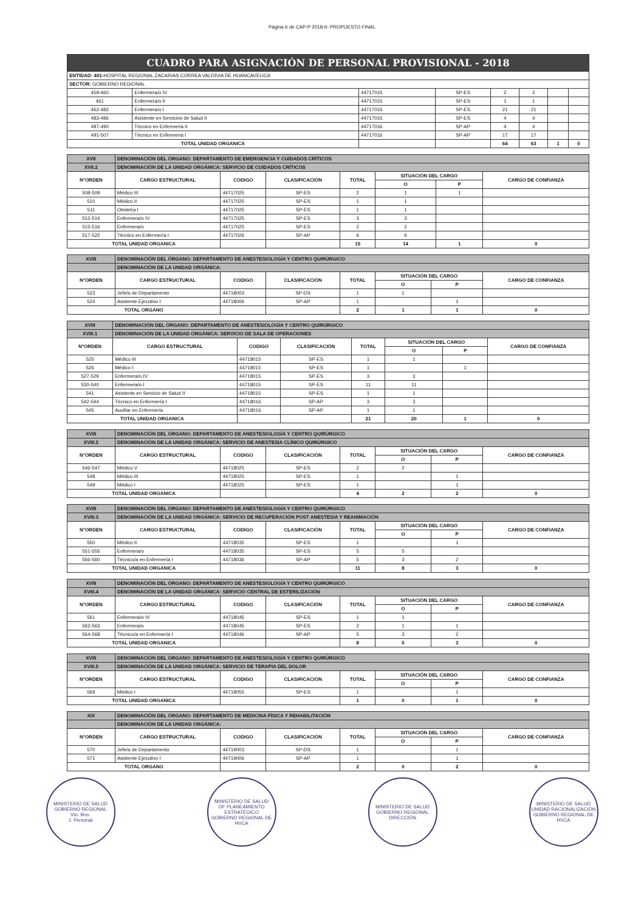Página 6 de CAP-P 2018-II- PROPUESTO FINAL
| CUADRO PARA ASIGNACIÓN DE PERSONAL PROVISIONAL - 2018 | | | | | | | |
| ENTIDAD: 401- HOSPITAL REGIONAL ZACARIAS CORREA VALDIVIA DE HUANCAVELICA | | | | | | | |
| SECTOR: GOBIERNO REGIONAL | | | | | | | |
| 459-460 | Enfermera/o IV | 44717015 | SP-ES | 2 | 2 | | |
| 461 | Enfermera/o II | 44717015 | SP-ES | 1 | 1 | | |
| 462-482 | Enfermera/o I | 44717015 | SP-ES | 21 | 21 | | |
| 483-486 | Asistente en Servicios de Salud II | 44717015 | SP-ES | 4 | 4 | | |
| 487-490 | Técnico en Enfermeria II | 44717016 | SP-AP | 4 | 4 | | |
| 491-507 | Técnico en Enfermeria I | 44717016 | SP-AP | 17 | 17 | | |
| TOTAL UNIDAD ORGANICA | | | | 64 | 63 | 1 | 0 |
| XVII | DENOMINACIÓN DEL ÓRGANO: DEPARTAMENTO DE EMERGENCIA Y CUIDADOS CRÍTICOS | | | | | | |
| XVII.2 | DENOMINACIÓN DE LA UNIDAD ORGÁNICA: SERVICIO DE CUIDADOS CRÍTICOS | | | | | | |
| N°ORDEN | CARGO ESTRUCTURAL | CODIGO | CLASIFICACIÓN | TOTAL | SITUACIÓN DEL CARGO | | CARGO DE CONFIANZA |
| | | | | | O | P | |
| 508-509 | Médico III | 44717025 | SP-ES | 2 | 1 | 1 | |
| 510 | Médico II | 44717025 | SP-ES | 1 | 1 | | |
| 511 | Obstetra I | 44717025 | SP-ES | 1 | 1 | | |
| 512-514 | Enfermera/o IV | 44717025 | SP-ES | 3 | 3 | | |
| 515-516 | Enfermera/o | 44717025 | SP-ES | 2 | 2 | | |
| 517-522 | Técnico en Enfermería I | 44717026 | SP-AP | 6 | 6 | | |
| TOTAL UNIDAD ORGANICA | | | | 15 | 14 | 1 | 0 |
| XVIII | DENOMINACIÓN DEL ÓRGANO: DEPARTAMENTO DE ANESTESIOLOGÍA Y CENTRO QUIRÚRGICO | | | | | | |
| | DENOMINACIÓN DE LA UNIDAD ORGÁNICA: | | | | | | |
| N°ORDEN | CARGO ESTRUCTURAL | CODIGO | CLASIFICACIÓN | TOTAL | SITUACIÓN DEL CARGO | | CARGO DE CONFIANZA |
| | | | | | O | P | |
| 523 | Jefe/a de Departamento | 44718003 | SP-DS | 1 | 1 | | |
| 524 | Asistente Ejecutivo I | 44718006 | SP-AP | 1 | | 1 | |
| TOTAL ORGANO | | | | 2 | 1 | 1 | 0 |
| XVIII | DENOMINACIÓN DEL ÓRGANO: DEPARTAMENTO DE ANESTESIOLOGÍA Y CENTRO QUIRÚRGICO | | | | | | |
| XVIII.1 | DENOMINACIÓN DE LA UNIDAD ORGÁNICA: SERVICIO DE SALA DE OPERACIONES | | | | | | |
| N°ORDEN | CARGO ESTRUCTURAL | CODIGO | CLASIFICACIÓN | TOTAL | SITUACIÓN DEL CARGO | | CARGO DE CONFIANZA |
| | | | | | O | P | |
| 525 | Médico III | 44718015 | SP-ES | 1 | 1 | | |
| 526 | Médico I | 44718015 | SP-ES | 1 | | 1 | |
| 527-529 | Enfermera/o IV | 44718015 | SP-ES | 3 | 3 | | |
| 530-540 | Enfermera/o I | 44718015 | SP-ES | 11 | 11 | | |
| 541 | Asistente en Servicio de Salud II | 44718015 | SP-ES | 1 | 1 | | |
| 542-544 | Técnico en Enfermería I | 44718016 | SP-AP | 3 | 3 | | |
| 545 | Auxiliar en Enfermería | 44718016 | SP-AP | 1 | 1 | | |
| TOTAL UNIDAD ORGANICA | | | | 21 | 20 | 1 | 0 |
| XVIII | DENOMINACIÓN DEL ÓRGANO: DEPARTAMENTO DE ANESTESIOLOGÍA Y CENTRO QUIRÚRGICO | | | | | | |
| XVIII.2 | DENOMINACIÓN DE LA UNIDAD ORGÁNICA: SERVICIO DE ANESTESIA CLÍNICO QUIRÚRGICO | | | | | | |
| N°ORDEN | CARGO ESTRUCTURAL | CODIGO | CLASIFICACIÓN | TOTAL | SITUACIÓN DEL CARGO | | CARGO DE CONFIANZA |
| | | | | | O | P | |
| 546-547 | Médico V | 44718025 | SP-ES | 2 | 2 | | |
| 548 | Médico III | 44718025 | SP-ES | 1 | | 1 | |
| 549 | Médico I | 44718025 | SP-ES | 1 | | 1 | |
| TOTAL UNIDAD ORGANICA | | | | 4 | 2 | 2 | 0 |
| XVIII | DENOMINACIÓN DEL ÓRGANO: DEPARTAMENTO DE ANESTESIOLOGÍA Y CENTRO QUIRÚRGICO | | | | | | |
| XVIII.3 | DENOMINACIÓN DE LA UNIDAD ORGÁNICA: SERVICIO DE RECUPERACIÓN POST ANESTESIA Y REANIMACIÓN | | | | | | |
| N°ORDEN | CARGO ESTRUCTURAL | CODIGO | CLASIFICACIÓN | TOTAL | SITUACIÓN DEL CARGO | | CARGO DE CONFIANZA |
| | | | | | O | P | |
| 550 | Médico II | 44718035 | SP-ES | 1 | | 1 | |
| 551-555 | Enfermera/o | 44718035 | SP-ES | 5 | 5 | | |
| 556-560 | Técnico/a en Enfermería I | 44718036 | SP-AP | 5 | 3 | 2 | |
| TOTAL UNIDAD ORGANICA | | | | 11 | 8 | 3 | 0 |
| XVIII | DENOMINACIÓN DEL ÓRGANO: DEPARTAMENTO DE ANESTESIOLOGÍA Y CENTRO QUIRÚRGICO | | | | | | |
| XVIII.4 | DENOMINACIÓN DE LA UNIDAD ORGÁNICA: SERVICIO CENTRAL DE ESTERILIZACIÓN | | | | | | |
| N°ORDEN | CARGO ESTRUCTURAL | CODIGO | CLASIFICACIÓN | TOTAL | SITUACIÓN DEL CARGO | | CARGO DE CONFIANZA |
| | | | | | O | P | |
| 561 | Enfermera/o IV | 44718045 | SP-ES | 1 | 1 | | |
| 562-563 | Enfermera/o | 44718045 | SP-ES | 2 | 1 | 1 | |
| 564-568 | Técnico/a en Enfermería I | 44718046 | SP-AP | 5 | 3 | 2 | |
| TOTAL UNIDAD ORGANICA | | | | 8 | 5 | 3 | 0 |
| XVIII | DENOMINACIÓN DEL ÓRGANO: DEPARTAMENTO DE ANESTESIOLOGÍA Y CENTRO QUIRÚRGICO | | | | | | |
| XVIII.5 | DENOMINACIÓN DE LA UNIDAD ORGÁNICA: SERVICIO DE TERAPIA DEL DOLOR | | | | | | |
| N°ORDEN | CARGO ESTRUCTURAL | CODIGO | CLASIFICACIÓN | TOTAL | SITUACIÓN DEL CARGO | | CARGO DE CONFIANZA |
| | | | | | O | P | |
| 569 | Médico I | 44718055 | SP-ES | 1 | | 1 | |
| TOTAL UNIDAD ORGANICA | | | | 1 | 0 | 1 | 0 |
| XIX | DENOMINACIÓN DEL ÓRGANO: DEPARTAMENTO DE MEDICINA FÍSICA Y REHABILITACIÓN | | | | | | |
| | DENOMINACIÓN DE LA UNIDAD ORGÁNICA: | | | | | | |
| N°ORDEN | CARGO ESTRUCTURAL | CODIGO | CLASIFICACIÓN | TOTAL | SITUACIÓN DEL CARGO | | CARGO DE CONFIANZA |
| | | | | | O | P | |
| 570 | Jefe/a de Departamento | 44719003 | SP-DS | 1 | | 1 | |
| 571 | Asistente Ejecutivo I | 44719006 | SP-AP | 1 | | 1 | |
| TOTAL ORGANO | | | | 2 | 0 | 2 | 0 |
MINISTERIO DE SALUD GOBIERNO REGIONAL
Vto. Bno.
J. Personal
MINISTERIO DE SALUD
OF PLANEAMIENTO ESTRATÉGICO
GOBIERNO REGIONAL DE HVCA
MINISTERIO DE SALUD GOBIERNO REGIONAL
DIRECCIÓN
MINISTERIO DE SALUD
UNIDAD RACIONALIZACIÓN
GOBIERNO REGIONAL DE HVCA